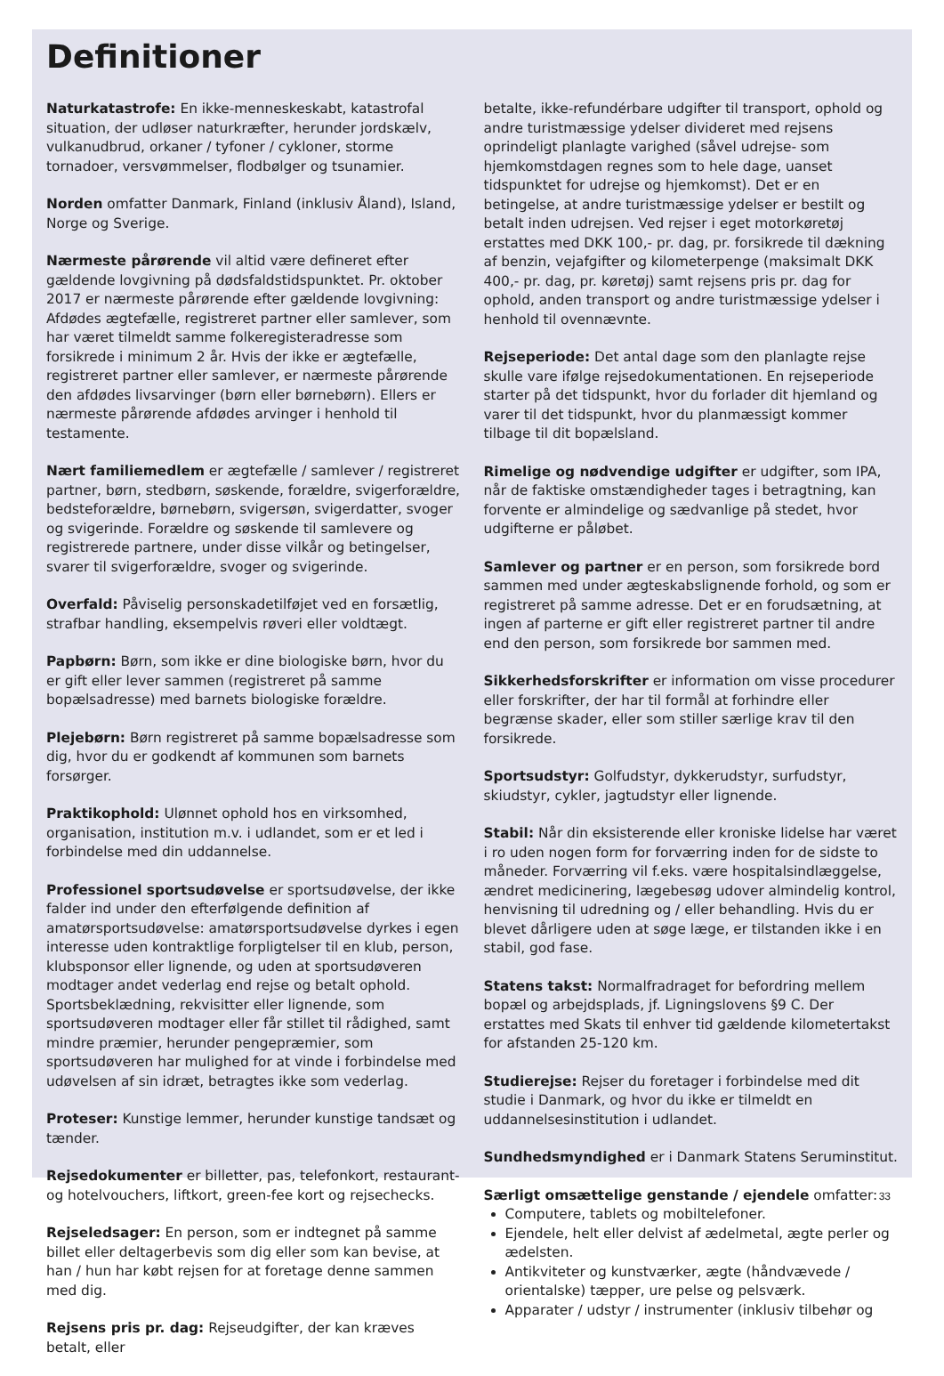Definitioner
Naturkatastrofe: En ikke-menneskeskabt, katastrofal situation, der udløser naturkræfter, herunder jordskælv, vulkanudbrud, orkaner / tyfoner / cykloner, storme tornadoer, versvømmelser, flodbølger og tsunamier.
Norden omfatter Danmark, Finland (inklusiv Åland), Island, Norge og Sverige.
Nærmeste pårørende vil altid være defineret efter gældende lovgivning på dødsfaldstidspunktet. Pr. oktober 2017 er nærmeste pårørende efter gældende lovgivning: Afdødes ægtefælle, registreret partner eller samlever, som har været tilmeldt samme folkeregisteradresse som forsikrede i minimum 2 år. Hvis der ikke er ægtefælle, registreret partner eller samlever, er nærmeste pårørende den afdødes livsarvinger (børn eller børnebørn). Ellers er nærmeste pårørende afdødes arvinger i henhold til testamente.
Nært familiemedlem er ægtefælle / samlever / registreret partner, børn, stedbørn, søskende, forældre, svigerforældre, bedsteforældre, børnebørn, svigersøn, svigerdatter, svoger og svigerinde. Forældre og søskende til samlevere og registrerede partnere, under disse vilkår og betingelser, svarer til svigerforældre, svoger og svigerinde.
Overfald: Påviselig personskadetilføjet ved en forsætlig, strafbar handling, eksempelvis røveri eller voldtægt.
Papbørn: Børn, som ikke er dine biologiske børn, hvor du er gift eller lever sammen (registreret på samme bopælsadresse) med barnets biologiske forældre.
Plejebørn: Børn registreret på samme bopælsadresse som dig, hvor du er godkendt af kommunen som barnets forsørger.
Praktikophold: Ulønnet ophold hos en virksomhed, organisation, institution m.v. i udlandet, som er et led i forbindelse med din uddannelse.
Professionel sportsudøvelse er sportsudøvelse, der ikke falder ind under den efterfølgende definition af amatørsportsudøvelse: amatørsportsudøvelse dyrkes i egen interesse uden kontraktlige forpligtelser til en klub, person, klubsponsor eller lignende, og uden at sportsudøveren modtager andet vederlag end rejse og betalt ophold. Sportsbeklædning, rekvisitter eller lignende, som sportsudøveren modtager eller får stillet til rådighed, samt mindre præmier, herunder pengepræmier, som sportsudøveren har mulighed for at vinde i forbindelse med udøvelsen af sin idræt, betragtes ikke som vederlag.
Proteser: Kunstige lemmer, herunder kunstige tandsæt og tænder.
Rejsedokumenter er billetter, pas, telefonkort, restaurant- og hotelvouchers, liftkort, green-fee kort og rejsechecks.
Rejseledsager: En person, som er indtegnet på samme billet eller deltagerbevis som dig eller som kan bevise, at han / hun har købt rejsen for at foretage denne sammen med dig.
Rejsens pris pr. dag: Rejseudgifter, der kan kræves betalt, eller
betalte, ikke-refundérbare udgifter til transport, ophold og andre turistmæssige ydelser divideret med rejsens oprindeligt planlagte varighed (såvel udrejse- som hjemkomstdagen regnes som to hele dage, uanset tidspunktet for udrejse og hjemkomst). Det er en betingelse, at andre turistmæssige ydelser er bestilt og betalt inden udrejsen. Ved rejser i eget motorkøretøj erstattes med DKK 100,- pr. dag, pr. forsikrede til dækning af benzin, vejafgifter og kilometerpenge (maksimalt DKK 400,- pr. dag, pr. køretøj) samt rejsens pris pr. dag for ophold, anden transport og andre turistmæssige ydelser i henhold til ovennævnte.
Rejseperiode: Det antal dage som den planlagte rejse skulle vare ifølge rejsedokumentationen. En rejseperiode starter på det tidspunkt, hvor du forlader dit hjemland og varer til det tidspunkt, hvor du planmæssigt kommer tilbage til dit bopælsland.
Rimelige og nødvendige udgifter er udgifter, som IPA, når de faktiske omstændigheder tages i betragtning, kan forvente er almindelige og sædvanlige på stedet, hvor udgifterne er påløbet.
Samlever og partner er en person, som forsikrede bord sammen med under ægteskabslignende forhold, og som er registreret på samme adresse. Det er en forudsætning, at ingen af parterne er gift eller registreret partner til andre end den person, som forsikrede bor sammen med.
Sikkerhedsforskrifter er information om visse procedurer eller forskrifter, der har til formål at forhindre eller begrænse skader, eller som stiller særlige krav til den forsikrede.
Sportsudstyr: Golfudstyr, dykkerudstyr, surfudstyr, skiudstyr, cykler, jagtudstyr eller lignende.
Stabil: Når din eksisterende eller kroniske lidelse har været i ro uden nogen form for forværring inden for de sidste to måneder. Forværring vil f.eks. være hospitalsindlæggelse, ændret medicinering, lægebesøg udover almindelig kontrol, henvisning til udredning og / eller behandling. Hvis du er blevet dårligere uden at søge læge, er tilstanden ikke i en stabil, god fase.
Statens takst: Normalfradraget for befordring mellem bopæl og arbejdsplads, jf. Ligningslovens §9 C. Der erstattes med Skats til enhver tid gældende kilometertakst for afstanden 25-120 km.
Studierejse: Rejser du foretager i forbindelse med dit studie i Danmark, og hvor du ikke er tilmeldt en uddannelsesinstitution i udlandet.
Sundhedsmyndighed er i Danmark Statens Seruminstitut.
Særligt omsættelige genstande / ejendele omfatter:
Computere, tablets og mobiltelefoner.
Ejendele, helt eller delvist af ædelmetal, ægte perler og ædelsten.
Antikviteter og kunstværker, ægte (håndvævede / orientalske) tæpper, ure pelse og pelsværk.
Apparater / udstyr / instrumenter (inklusiv tilbehør og
33